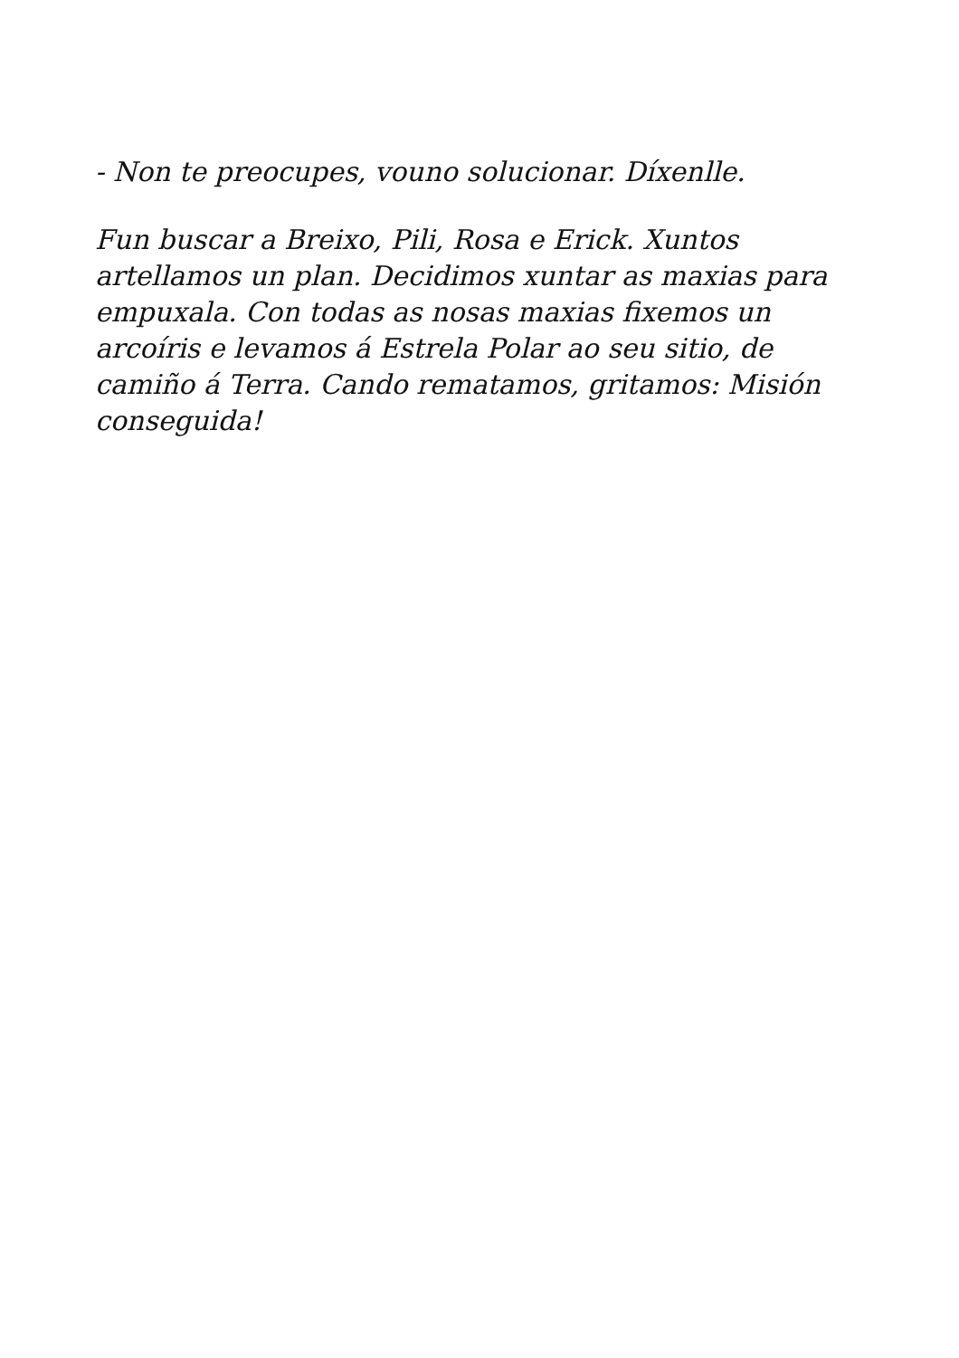- Non te preocupes, vouno solucionar. Díxenlle.
Fun buscar a Breixo, Pili, Rosa e Erick. Xuntos artellamos un plan. Decidimos xuntar as maxias para empuxala. Con todas as nosas maxias fixemos un arcoíris e levamos á Estrela Polar ao seu sitio, de camiño á Terra. Cando rematamos, gritamos: Misión conseguida!